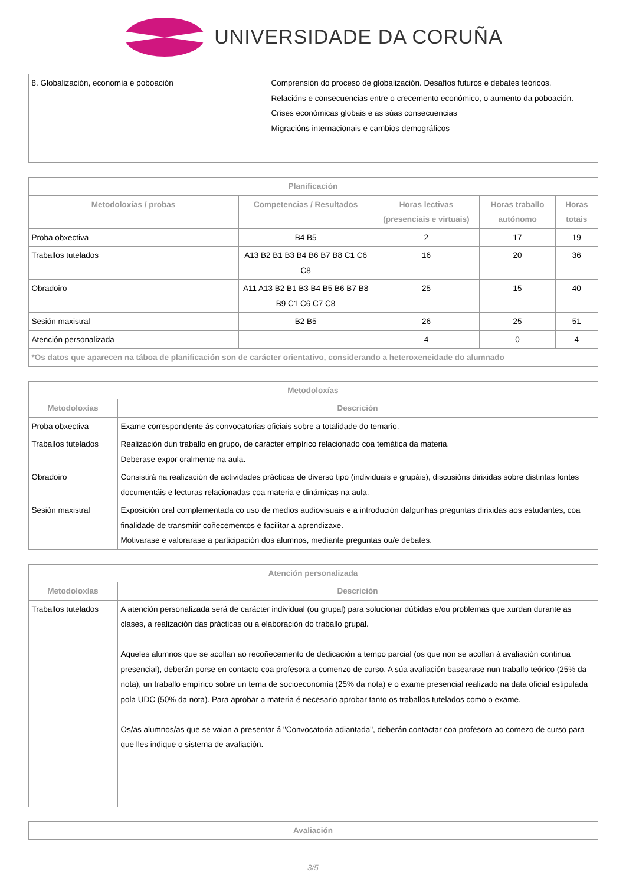UNIVERSIDADE DA CORUÑA
| 8. Globalización, economía e poboación | Comprensión do proceso de globalización. Desafíos futuros e debates teóricos. Relacións e consecuencias entre o crecemento económico, o aumento da poboación. Crises económicas globais e as súas consecuencias Migracións internacionais e cambios demográficos |
| Planificación | | | | |
| --- | --- | --- | --- | --- |
| Metodoloxías / probas | Competencias / Resultados | Horas lectivas (presenciais e virtuais) | Horas traballo autónomo | Horas totais |
| Proba obxectiva | B4 B5 | 2 | 17 | 19 |
| Traballos tutelados | A13 B2 B1 B3 B4 B6 B7 B8 C1 C6 C8 | 16 | 20 | 36 |
| Obradoiro | A11 A13 B2 B1 B3 B4 B5 B6 B7 B8 B9 C1 C6 C7 C8 | 25 | 15 | 40 |
| Sesión maxistral | B2 B5 | 26 | 25 | 51 |
| Atención personalizada | | 4 | 0 | 4 |
| *Os datos que aparecen na táboa de planificación son de carácter orientativo, considerando a heteroxeneidade do alumnado | | | | |
| Metodoloxías | |
| --- | --- |
| Metodoloxías | Descrición |
| Proba obxectiva | Exame correspondente ás convocatorias oficiais sobre a totalidade do temario. |
| Traballos tutelados | Realización dun traballo en grupo, de carácter empírico relacionado coa temática da materia. Deberase expor oralmente na aula. |
| Obradoiro | Consistirá na realización de actividades prácticas de diverso tipo (individuais e grupáis), discusións dirixidas sobre distintas fontes documentáis e lecturas relacionadas coa materia e dinámicas na aula. |
| Sesión maxistral | Exposición oral complementada co uso de medios audiovisuais e a introdución dalgunhas preguntas dirixidas aos estudantes, coa finalidade de transmitir coñecementos e facilitar a aprendizaxe. Motivarase e valorarase a participación dos alumnos, mediante preguntas ou/e debates. |
| Atención personalizada | |
| --- | --- |
| Metodoloxías | Descrición |
| Traballos tutelados | A atención personalizada será de carácter individual (ou grupal) para solucionar dúbidas e/ou problemas que xurdan durante as clases, a realización das prácticas ou a elaboración do traballo grupal. Aqueles alumnos que se acollan ao recoñecemento de dedicación a tempo parcial (os que non se acollan á avaliación continua presencial), deberán porse en contacto coa profesora a comenzo de curso. A súa avaliación basearase nun traballo teórico (25% da nota), un traballo empírico sobre un tema de socioeconomía (25% da nota) e o exame presencial realizado na data oficial estipulada pola UDC (50% da nota). Para aprobar a materia é necesario aprobar tanto os traballos tutelados como o exame. Os/as alumnos/as que se vaian a presentar á "Convocatoria adiantada", deberán contactar coa profesora ao comezo de curso para que lles indique o sistema de avaliación. |
| Avaliación |
| --- |
3/5